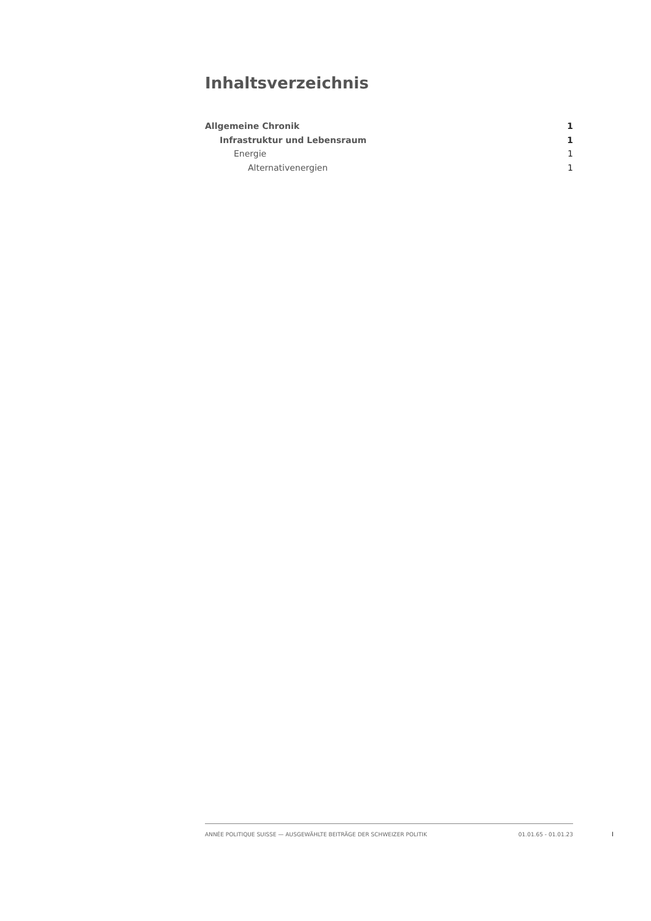Inhaltsverzeichnis
Allgemeine Chronik 1
Infrastruktur und Lebensraum 1
Energie 1
Alternativenergien 1
ANNÉE POLITIQUE SUISSE — AUSGEWÄHLTE BEITRÄGE DER SCHWEIZER POLITIK 01.01.65 - 01.01.23
I